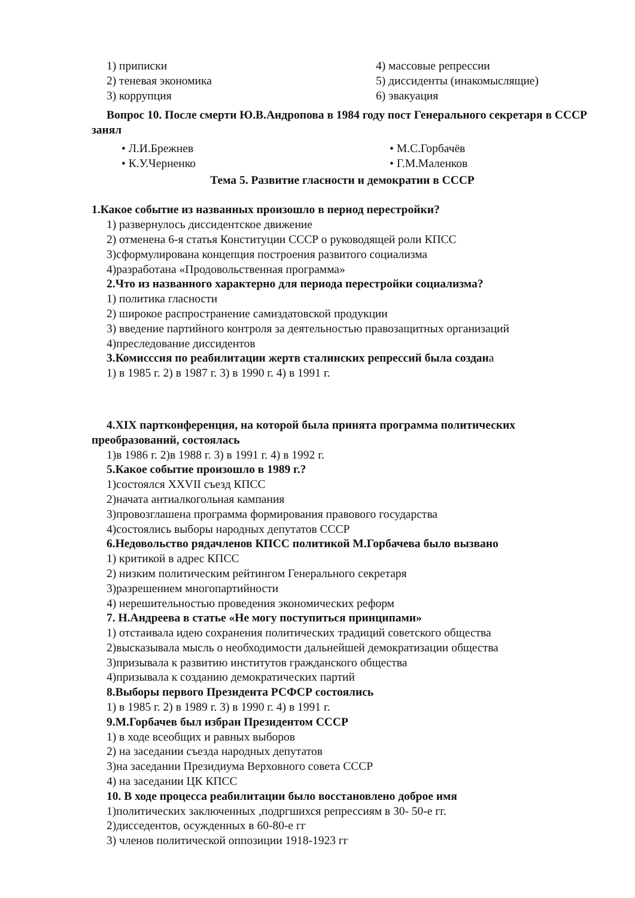1) приписки 4) массовые репрессии
2) теневая экономика 5) диссиденты (инакомыслящие)
3) коррупция 6) эвакуация
Вопрос 10. После смерти Ю.В.Андропова в 1984 году пост Генерального секретаря в СССР занял
• Л.И.Брежнев • М.С.Горбачёв
• К.У.Черненко • Г.М.Маленков
Тема 5. Развитие гласности и демократии в СССР
1.Какое событие из названных произошло в период перестройки?
1) развернулось диссидентское движение
2) отменена 6-я статья Конституции СССР о руководящей роли КПСС
3)сформулирована концепция построения развитого социализма
4)разработана «Продовольственная программа»
2.Что из названного характерно для периода перестройки социализма?
1) политика гласности
2) широкое распространение самиздатовской продукции
3) введение партийного контроля за деятельностью правозащитных организаций
4)преследование диссидентов
3.Комисссия по реабилитации жертв сталинских репрессий была создана
1) в 1985 г. 2) в 1987 г. 3) в 1990 г. 4) в 1991 г.
4.XIX партконференция, на которой была принята программа политических преобразований, состоялась
1)в 1986 г. 2)в 1988 г. 3) в 1991 г. 4) в 1992 г.
5.Какое событие произошло в 1989 г.?
1)состоялся XXVII съезд КПСС
2)начата антиалкогольная кампания
3)провозглашена программа формирования правового государства
4)состоялись выборы народных депутатов СССР
6.Недовольство рядачленов КПСС политикой М.Горбачева было вызвано
1) критикой в адрес КПСС
2) низким политическим рейтингом Генерального секретаря
3)разрешением многопартийности
4) нерешительностью проведения экономических реформ
7. Н.Андреева в статье «Не могу поступиться принципами»
1) отстаивала идею сохранения политических традиций советского общества
2)высказывала мысль о необходимости дальнейшей демократизации общества
3)призывала к развитию институтов гражданского общества
4)призывала к созданию демократических партий
8.Выборы первого Президента РСФСР состоялись
1) в 1985 г. 2) в 1989 г. 3) в 1990 г. 4) в 1991 г.
9.М.Горбачев был избран Президентом СССР
1) в ходе всеобщих и равных выборов
2) на заседании съезда народных депутатов
3)на заседании Президиума Верховного совета СССР
4) на заседании ЦК КПСС
10. В ходе процесса реабилитации было восстановлено доброе имя
1)политических заключенных ,подргшихся репрессиям в 30- 50-е гг.
2)дисседентов, осужденных в 60-80-е гг
3) членов политической оппозиции 1918-1923 гг